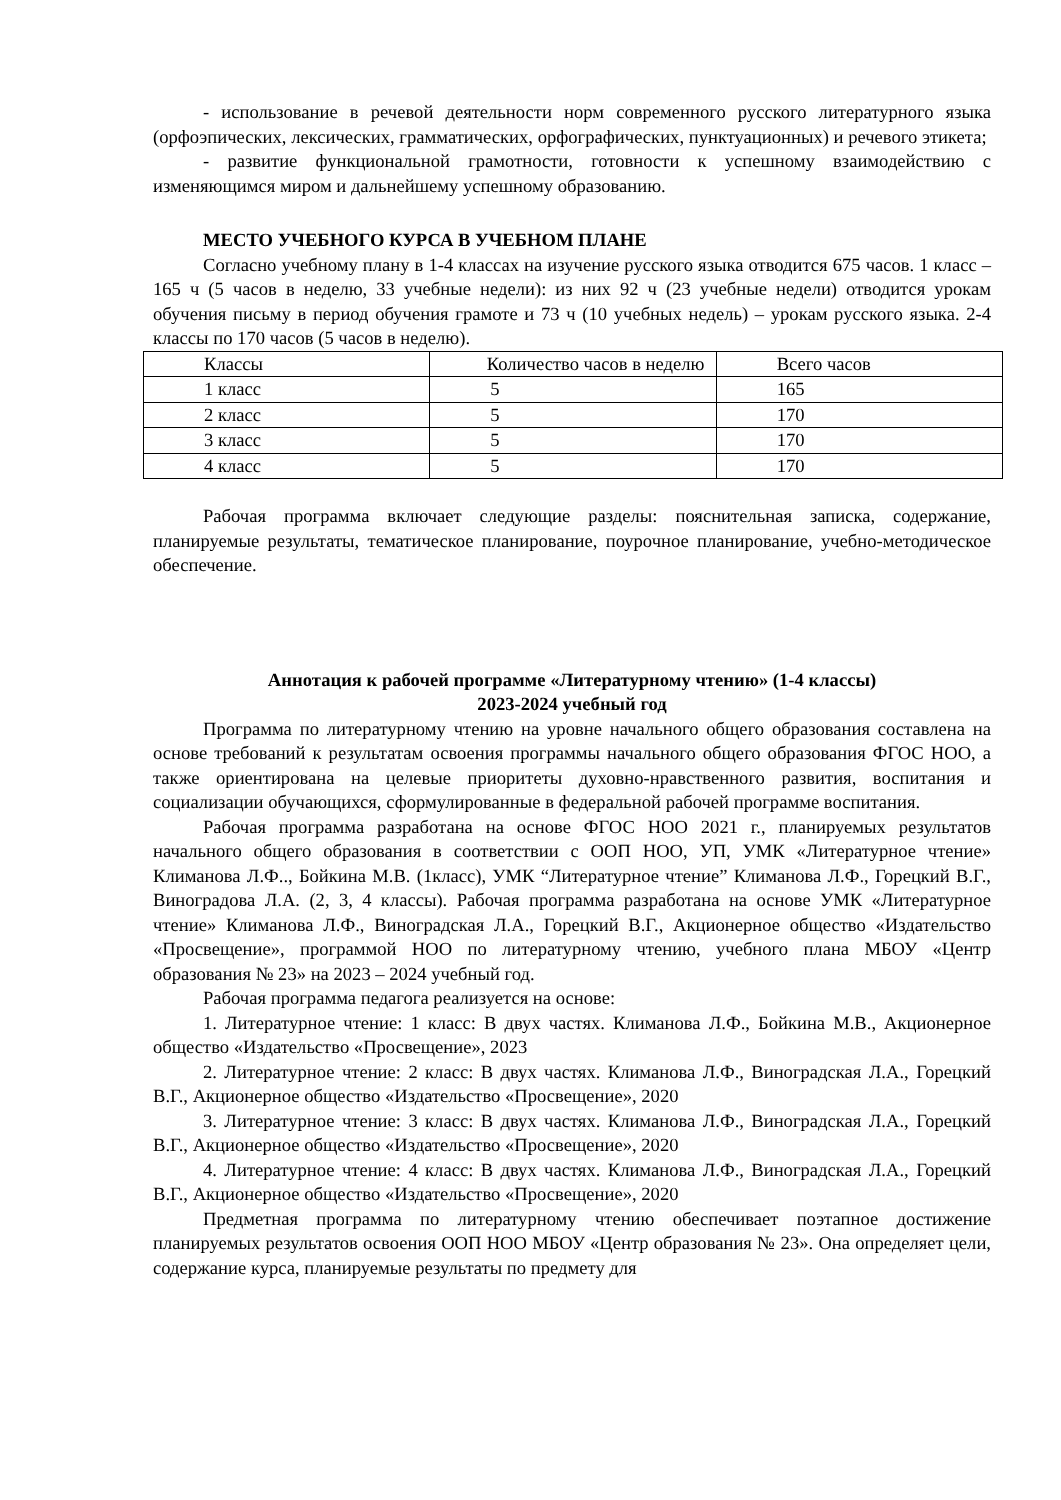- использование в речевой деятельности норм современного русского литературного языка (орфоэпических, лексических, грамматических, орфографических, пунктуационных) и речевого этикета;
- развитие функциональной грамотности, готовности к успешному взаимодействию с изменяющимся миром и дальнейшему успешному образованию.
МЕСТО УЧЕБНОГО КУРСА В УЧЕБНОМ ПЛАНЕ
Согласно учебному плану в 1-4 классах на изучение русского языка отводится 675 часов. 1 класс – 165 ч (5 часов в неделю, 33 учебные недели): из них 92 ч (23 учебные недели) отводится урокам обучения письму в период обучения грамоте и 73 ч (10 учебных недель) – урокам русского языка. 2-4 классы по 170 часов (5 часов в неделю).
| Классы | Количество часов в неделю | Всего часов |
| 1 класс | 5 | 165 |
| 2 класс | 5 | 170 |
| 3 класс | 5 | 170 |
| 4 класс | 5 | 170 |
Рабочая программа включает следующие разделы: пояснительная записка, содержание, планируемые результаты, тематическое планирование, поурочное планирование, учебно-методическое обеспечение.
Аннотация к рабочей программе «Литературному чтению» (1-4 классы)
2023-2024 учебный год
Программа по литературному чтению на уровне начального общего образования составлена на основе требований к результатам освоения программы начального общего образования ФГОС НОО, а также ориентирована на целевые приоритеты духовно-нравственного развития, воспитания и социализации обучающихся, сформулированные в федеральной рабочей программе воспитания.
Рабочая программа разработана на основе ФГОС НОО 2021 г., планируемых результатов начального общего образования в соответствии с ООП НОО, УП, УМК «Литературное чтение» Климанова Л.Ф.., Бойкина М.В. (1класс), УМК “Литературное чтение” Климанова Л.Ф., Горецкий В.Г., Виноградова Л.А. (2, 3, 4 классы). Рабочая программа разработана на основе УМК «Литературное чтение» Климанова Л.Ф., Виноградская Л.А., Горецкий В.Г., Акционерное общество «Издательство «Просвещение», программой НОО по литературному чтению, учебного плана МБОУ «Центр образования № 23» на 2023 – 2024 учебный год.
Рабочая программа педагога реализуется на основе:
1. Литературное чтение: 1 класс: В двух частях. Климанова Л.Ф., Бойкина М.В., Акционерное общество «Издательство «Просвещение», 2023
2. Литературное чтение: 2 класс: В двух частях. Климанова Л.Ф., Виноградская Л.А., Горецкий В.Г., Акционерное общество «Издательство «Просвещение», 2020
3. Литературное чтение: 3 класс: В двух частях. Климанова Л.Ф., Виноградская Л.А., Горецкий В.Г., Акционерное общество «Издательство «Просвещение», 2020
4. Литературное чтение: 4 класс: В двух частях. Климанова Л.Ф., Виноградская Л.А., Горецкий В.Г., Акционерное общество «Издательство «Просвещение», 2020
Предметная программа по литературному чтению обеспечивает поэтапное достижение планируемых результатов освоения ООП НОО МБОУ «Центр образования № 23». Она определяет цели, содержание курса, планируемые результаты по предмету для